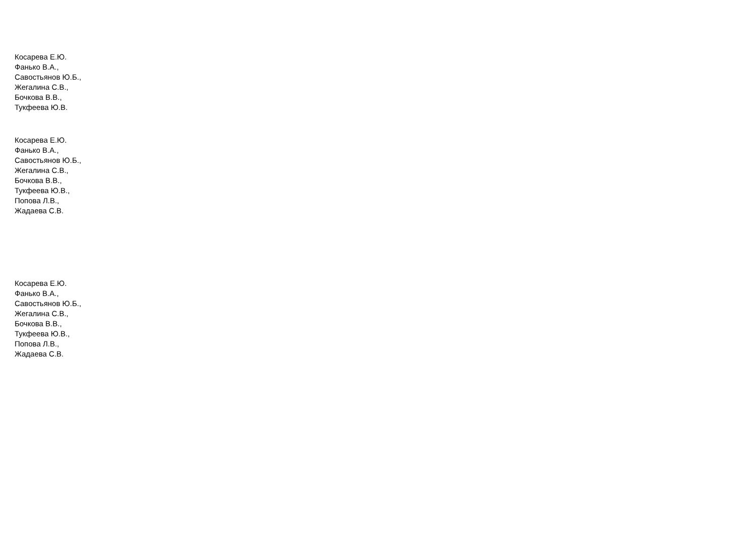Косарева Е.Ю.
Фанько В.А.,
Савостьянов Ю.Б.,
Жегалина С.В.,
Бочкова В.В.,
Тукфеева Ю.В.
Косарева Е.Ю.
Фанько В.А.,
Савостьянов Ю.Б.,
Жегалина С.В.,
Бочкова В.В.,
Тукфеева Ю.В.,
Попова Л.В.,
Жадаева С.В.
Косарева Е.Ю.
Фанько В.А.,
Савостьянов Ю.Б.,
Жегалина С.В.,
Бочкова В.В.,
Тукфеева Ю.В.,
Попова Л.В.,
Жадаева С.В.